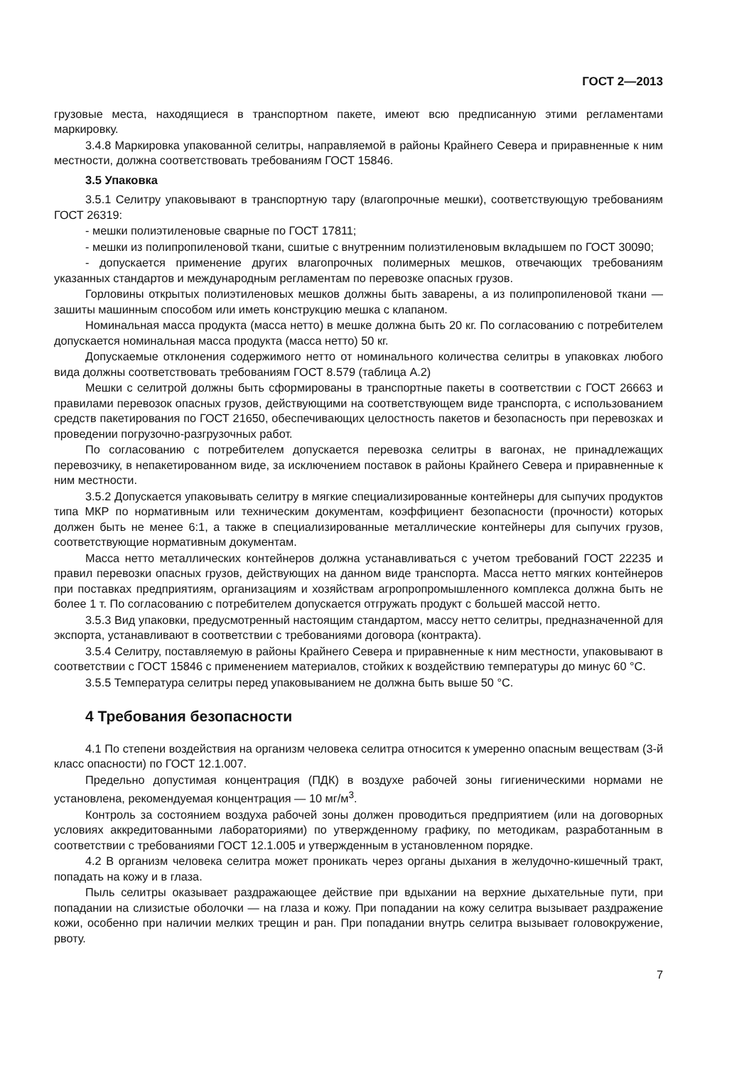ГОСТ 2—2013
грузовые места, находящиеся в транспортном пакете, имеют всю предписанную этими регламентами маркировку.
3.4.8 Маркировка упакованной селитры, направляемой в районы Крайнего Севера и приравненные к ним местности, должна соответствовать требованиям ГОСТ 15846.
3.5 Упаковка
3.5.1 Селитру упаковывают в транспортную тару (влагопрочные мешки), соответствующую требованиям ГОСТ 26319:
- мешки полиэтиленовые сварные по ГОСТ 17811;
- мешки из полипропиленовой ткани, сшитые с внутренним полиэтиленовым вкладышем по ГОСТ 30090;
- допускается применение других влагопрочных полимерных мешков, отвечающих требованиям указанных стандартов и международным регламентам по перевозке опасных грузов.
Горловины открытых полиэтиленовых мешков должны быть заварены, а из полипропиленовой ткани — зашиты машинным способом или иметь конструкцию мешка с клапаном.
Номинальная масса продукта (масса нетто) в мешке должна быть 20 кг. По согласованию с потребителем допускается номинальная масса продукта (масса нетто) 50 кг.
Допускаемые отклонения содержимого нетто от номинального количества селитры в упаковках любого вида должны соответствовать требованиям ГОСТ 8.579 (таблица А.2)
Мешки с селитрой должны быть сформированы в транспортные пакеты в соответствии с ГОСТ 26663 и правилами перевозок опасных грузов, действующими на соответствующем виде транспорта, с использованием средств пакетирования по ГОСТ 21650, обеспечивающих целостность пакетов и безопасность при перевозках и проведении погрузочно-разгрузочных работ.
По согласованию с потребителем допускается перевозка селитры в вагонах, не принадлежащих перевозчику, в непакетированном виде, за исключением поставок в районы Крайнего Севера и приравненные к ним местности.
3.5.2 Допускается упаковывать селитру в мягкие специализированные контейнеры для сыпучих продуктов типа МКР по нормативным или техническим документам, коэффициент безопасности (прочности) которых должен быть не менее 6:1, а также в специализированные металлические контейнеры для сыпучих грузов, соответствующие нормативным документам.
Масса нетто металлических контейнеров должна устанавливаться с учетом требований ГОСТ 22235 и правил перевозки опасных грузов, действующих на данном виде транспорта. Масса нетто мягких контейнеров при поставках предприятиям, организациям и хозяйствам агропропромышленного комплекса должна быть не более 1 т. По согласованию с потребителем допускается отгружать продукт с большей массой нетто.
3.5.3 Вид упаковки, предусмотренный настоящим стандартом, массу нетто селитры, предназначенной для экспорта, устанавливают в соответствии с требованиями договора (контракта).
3.5.4 Селитру, поставляемую в районы Крайнего Севера и приравненные к ним местности, упаковывают в соответствии с ГОСТ 15846 с применением материалов, стойких к воздействию температуры до минус 60 °С.
3.5.5 Температура селитры перед упаковыванием не должна быть выше 50 °С.
4 Требования безопасности
4.1 По степени воздействия на организм человека селитра относится к умеренно опасным веществам (3-й класс опасности) по ГОСТ 12.1.007.
Предельно допустимая концентрация (ПДК) в воздухе рабочей зоны гигиеническими нормами не установлена, рекомендуемая концентрация — 10 мг/м<sup>3</sup>.
Контроль за состоянием воздуха рабочей зоны должен проводиться предприятием (или на договорных условиях аккредитованными лабораториями) по утвержденному графику, по методикам, разработанным в соответствии с требованиями ГОСТ 12.1.005 и утвержденным в установленном порядке.
4.2 В организм человека селитра может проникать через органы дыхания в желудочно-кишечный тракт, попадать на кожу и в глаза.
Пыль селитры оказывает раздражающее действие при вдыхании на верхние дыхательные пути, при попадании на слизистые оболочки — на глаза и кожу. При попадании на кожу селитра вызывает раздражение кожи, особенно при наличии мелких трещин и ран. При попадании внутрь селитра вызывает головокружение, рвоту.
7